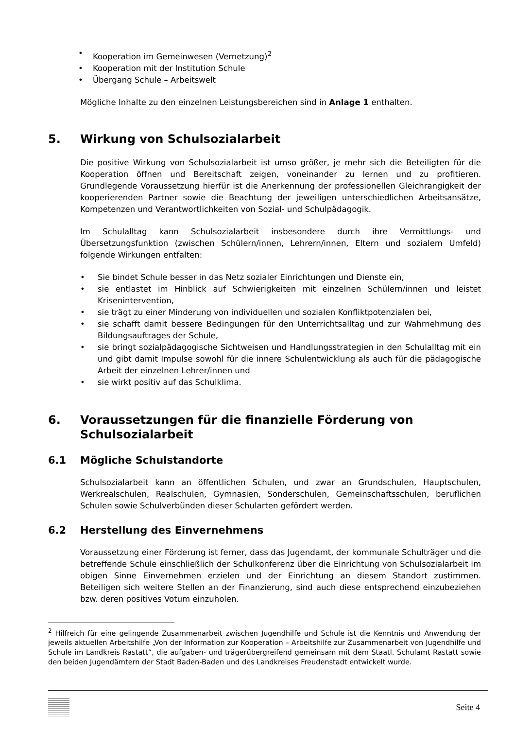• Kooperation im Gemeinwesen (Vernetzung)<sup>2</sup>
• Kooperation mit der Institution Schule
• Übergang Schule – Arbeitswelt
Mögliche Inhalte zu den einzelnen Leistungsbereichen sind in Anlage 1 enthalten.
5. Wirkung von Schulsozialarbeit
Die positive Wirkung von Schulsozialarbeit ist umso größer, je mehr sich die Beteiligten für die Kooperation öffnen und Bereitschaft zeigen, voneinander zu lernen und zu profitieren. Grundlegende Voraussetzung hierfür ist die Anerkennung der professionellen Gleichrangigkeit der kooperierenden Partner sowie die Beachtung der jeweiligen unterschiedlichen Arbeitsansätze, Kompetenzen und Verantwortlichkeiten von Sozial- und Schulpädagogik.
Im Schulalltag kann Schulsozialarbeit insbesondere durch ihre Vermittlungs- und Übersetzungsfunktion (zwischen Schülern/innen, Lehrern/innen, Eltern und sozialem Umfeld) folgende Wirkungen entfalten:
• Sie bindet Schule besser in das Netz sozialer Einrichtungen und Dienste ein,
• sie entlastet im Hinblick auf Schwierigkeiten mit einzelnen Schülern/innen und leistet Krisenintervention,
• sie trägt zu einer Minderung von individuellen und sozialen Konfliktpotenzialen bei,
• sie schafft damit bessere Bedingungen für den Unterrichtsalltag und zur Wahrnehmung des Bildungsauftrages der Schule,
• sie bringt sozialpädagogische Sichtweisen und Handlungsstrategien in den Schulalltag mit ein und gibt damit Impulse sowohl für die innere Schulentwicklung als auch für die pädagogische Arbeit der einzelnen Lehrer/innen und
• sie wirkt positiv auf das Schulklima.
6. Voraussetzungen für die finanzielle Förderung von Schulsozialarbeit
6.1 Mögliche Schulstandorte
Schulsozialarbeit kann an öffentlichen Schulen, und zwar an Grundschulen, Hauptschulen, Werkrealschulen, Realschulen, Gymnasien, Sonderschulen, Gemeinschaftsschulen, beruflichen Schulen sowie Schulverbünden dieser Schularten gefördert werden.
6.2 Herstellung des Einvernehmens
Voraussetzung einer Förderung ist ferner, dass das Jugendamt, der kommunale Schulträger und die betreffende Schule einschließlich der Schulkonferenz über die Einrichtung von Schulsozialarbeit im obigen Sinne Einvernehmen erzielen und der Einrichtung an diesem Standort zustimmen. Beteiligen sich weitere Stellen an der Finanzierung, sind auch diese entsprechend einzubeziehen bzw. deren positives Votum einzuholen.
<sup>2</sup> Hilfreich für eine gelingende Zusammenarbeit zwischen Jugendhilfe und Schule ist die Kenntnis und Anwendung der jeweils aktuellen Arbeitshilfe „Von der Information zur Kooperation – Arbeitshilfe zur Zusammenarbeit von Jugendhilfe und Schule im Landkreis Rastatt“, die aufgaben- und trägerübergreifend gemeinsam mit dem Staatl. Schulamt Rastatt sowie den beiden Jugendämtern der Stadt Baden-Baden und des Landkreises Freudenstadt entwickelt wurde.
Seite 4